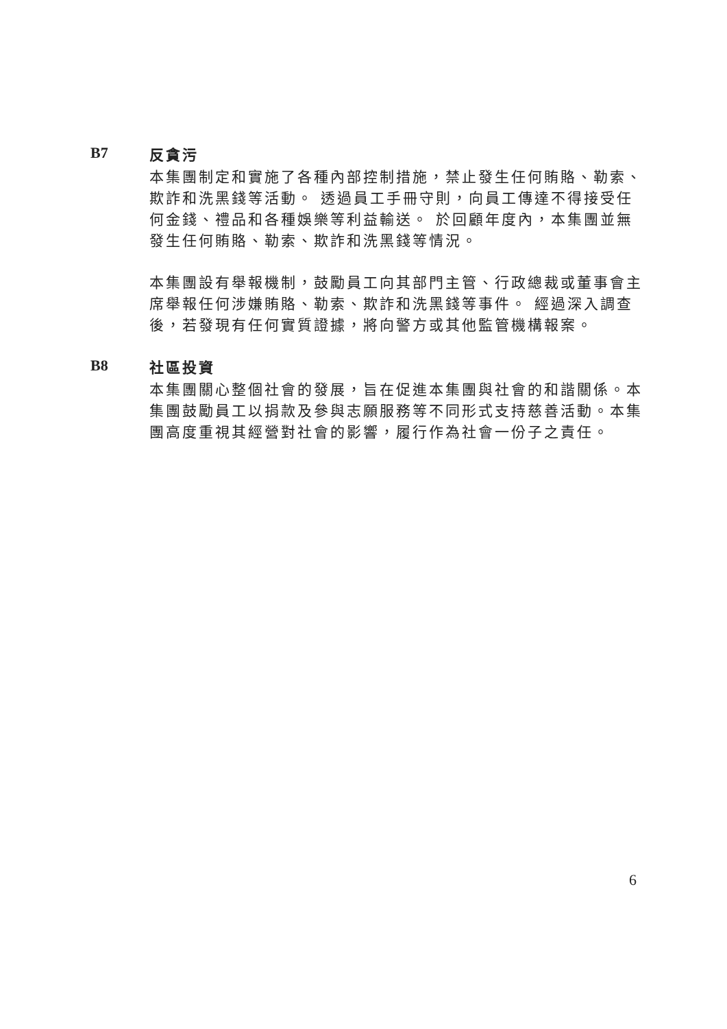B7
反貪污
本集團制定和實施了各種內部控制措施，禁止發生任何賄賂、勒索、欺詐和洗黑錢等活動。 透過員工手冊守則，向員工傳達不得接受任何金錢、禮品和各種娛樂等利益輸送。 於回顧年度內，本集團並無發生任何賄賂、勒索、欺詐和洗黑錢等情況。
本集團設有舉報機制，鼓勵員工向其部門主管、行政總裁或董事會主席舉報任何涉嫌賄賂、勒索、欺詐和洗黑錢等事件。 經過深入調查後，若發現有任何實質證據，將向警方或其他監管機構報案。
B8
社區投資
本集團關心整個社會的發展，旨在促進本集團與社會的和諧關係。本集團鼓勵員工以捐款及參與志願服務等不同形式支持慈善活動。本集團高度重視其經營對社會的影響，履行作為社會一份子之責任。
6